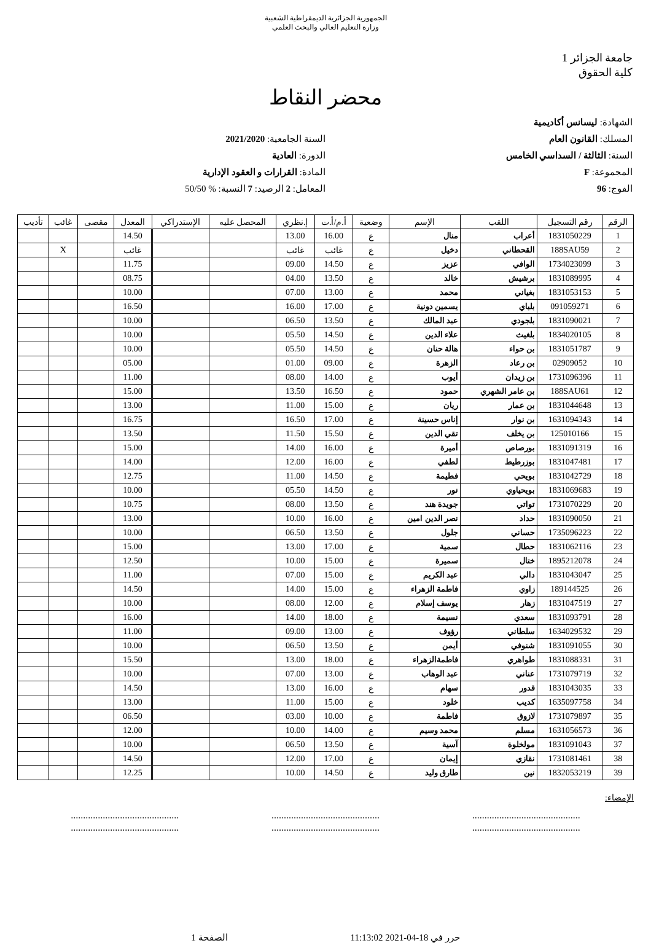الجمهورية الجزائرية الديمقراطية الشعبية
وزارة التعليم العالي والبحث العلمي
جامعة الجزائر 1
كلية الحقوق
محضر النقاط
الشهادة: ليسانس أكاديمية
المسلك: القانون العام
السنة: الثالثة / السداسي الخامس
المجموعة: F
الفوج: 96
السنة الجامعية: 2021/2020
الدورة: العادية
المادة: القرارات و العقود الإدارية
المعامل: 2 الرصيد: 7 النسبة: % 50/50
| الرقم | رقم التسجيل | اللقب | الإسم | وضعية | أ.م/أ.ت | إ.نظري | المحصل عليه | الإستدراكي | المعدل | مقصى | غائب | تأديب |
| --- | --- | --- | --- | --- | --- | --- | --- | --- | --- | --- | --- | --- |
| 1 | 1831050229 | أعراب | منال | ع | 16.00 | 13.00 | | | 14.50 | | | |
| 2 | 188SAU59 | القحطاني | دخيل | ع | غائب | غائب | | | غائب | | X | |
| 3 | 1734023099 | الوافي | عزيز | ع | 14.50 | 09.00 | | | 11.75 | | | |
| 4 | 1831089995 | برشيش | خالد | ع | 13.50 | 04.00 | | | 08.75 | | | |
| 5 | 1831053153 | بغياني | محمد | ع | 13.00 | 07.00 | | | 10.00 | | | |
| 6 | 091059271 | بلباي | يسمين دونية | ع | 17.00 | 16.00 | | | 16.50 | | | |
| 7 | 1831090021 | بلجودي | عبد المالك | ع | 13.50 | 06.50 | | | 10.00 | | | |
| 8 | 1834020105 | بلغيث | علاء الدين | ع | 14.50 | 05.50 | | | 10.00 | | | |
| 9 | 1831051787 | بن حواء | هالة حنان | ع | 14.50 | 05.50 | | | 10.00 | | | |
| 10 | 02909052 | بن رعاد | الزهرة | ع | 09.00 | 01.00 | | | 05.00 | | | |
| 11 | 1731096396 | بن زيدان | أيوب | ع | 14.00 | 08.00 | | | 11.00 | | | |
| 12 | 188SAU61 | بن عامر الشهري | حمود | ع | 16.50 | 13.50 | | | 15.00 | | | |
| 13 | 1831044648 | بن عمار | ريان | ع | 15.00 | 11.00 | | | 13.00 | | | |
| 14 | 1631094343 | بن نوار | إناس حسينة | ع | 17.00 | 16.50 | | | 16.75 | | | |
| 15 | 125010166 | بن يخلف | تقي الدين | ع | 15.50 | 11.50 | | | 13.50 | | | |
| 16 | 1831091319 | بورصاص | أميرة | ع | 16.00 | 14.00 | | | 15.00 | | | |
| 17 | 1831047481 | بوزرطيط | لطفي | ع | 16.00 | 12.00 | | | 14.00 | | | |
| 18 | 1831042729 | بويحي | فطيمة | ع | 14.50 | 11.00 | | | 12.75 | | | |
| 19 | 1831069683 | بويحياوي | نور | ع | 14.50 | 05.50 | | | 10.00 | | | |
| 20 | 1731070229 | تواتي | جويدة هند | ع | 13.50 | 08.00 | | | 10.75 | | | |
| 21 | 1831090050 | حداد | نصر الدين امين | ع | 16.00 | 10.00 | | | 13.00 | | | |
| 22 | 1735096223 | حساني | جلول | ع | 13.50 | 06.50 | | | 10.00 | | | |
| 23 | 1831062116 | حطال | سمية | ع | 17.00 | 13.00 | | | 15.00 | | | |
| 24 | 1895212078 | ختال | سميرة | ع | 15.00 | 10.00 | | | 12.50 | | | |
| 25 | 1831043047 | دالي | عبد الكريم | ع | 15.00 | 07.00 | | | 11.00 | | | |
| 26 | 189144525 | زاوي | فاطمة الزهراء | ع | 15.00 | 14.00 | | | 14.50 | | | |
| 27 | 1831047519 | زهار | يوسف إسلام | ع | 12.00 | 08.00 | | | 10.00 | | | |
| 28 | 1831093791 | سعدي | نسيمة | ع | 18.00 | 14.00 | | | 16.00 | | | |
| 29 | 1634029532 | سلطاني | رؤوف | ع | 13.00 | 09.00 | | | 11.00 | | | |
| 30 | 1831091055 | شنوفي | أيمن | ع | 13.50 | 06.50 | | | 10.00 | | | |
| 31 | 1831088331 | طواهري | فاطمةالزهراء | ع | 18.00 | 13.00 | | | 15.50 | | | |
| 32 | 1731079719 | عناني | عبد الوهاب | ع | 13.00 | 07.00 | | | 10.00 | | | |
| 33 | 1831043035 | قدور | سهام | ع | 16.00 | 13.00 | | | 14.50 | | | |
| 34 | 1635097758 | كديب | خلود | ع | 15.00 | 11.00 | | | 13.00 | | | |
| 35 | 1731079897 | لازوق | فاطمة | ع | 10.00 | 03.00 | | | 06.50 | | | |
| 36 | 1631056573 | مسلم | محمد وسيم | ع | 14.00 | 10.00 | | | 12.00 | | | |
| 37 | 1831091043 | مولخلوة | آسية | ع | 13.50 | 06.50 | | | 10.00 | | | |
| 38 | 1731081461 | نقازي | إيمان | ع | 17.00 | 12.00 | | | 14.50 | | | |
| 39 | 1832053219 | نين | طارق وليد | ع | 14.50 | 10.00 | | | 12.25 | | | |
الإمضاء:
............................................
............................................
............................................
............................................
............................................
............................................
حرر في 18-04-2021 11:13:02 الصفحة 1